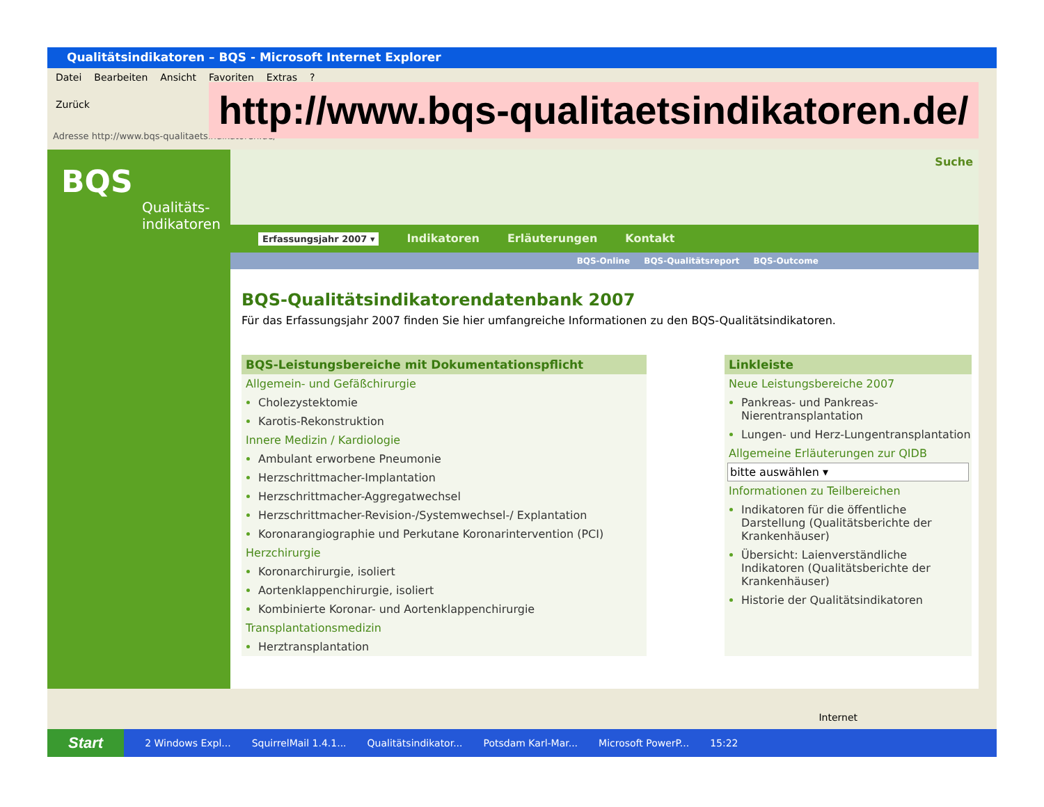Qualitätsindikatoren – BQS - Microsoft Internet Explorer
Datei Bearbeiten Ansicht Favoriten Extras?
Zurück
Adresse http://www.bqs-qualitaetsindikatoren.de/
BQS
Qualitäts-
indikatoren
Suche
Erfassungsjahr 2007 ▾ Indikatoren Erläuterungen Kontakt
BQS-Online BQS-Qualitätsreport BQS-Outcome
BQS-Qualitätsindikatorendatenbank 2007
Für das Erfassungsjahr 2007 finden Sie hier umfangreiche Informationen zu den BQS-Qualitätsindikatoren.
BQS-Leistungsbereiche mit Dokumentationspflicht
Allgemein- und Gefäßchirurgie
Cholezystektomie
Karotis-Rekonstruktion
Innere Medizin / Kardiologie
Ambulant erworbene Pneumonie
Herzschrittmacher-Implantation
Herzschrittmacher-Aggregatwechsel
Herzschrittmacher-Revision-/Systemwechsel-/ Explantation
Koronarangiographie und Perkutane Koronarintervention (PCI)
Herzchirurgie
Koronarchirurgie, isoliert
Aortenklappenchirurgie, isoliert
Kombinierte Koronar- und Aortenklappenchirurgie
Transplantationsmedizin
Herztransplantation
Linkleiste
Neue Leistungsbereiche 2007
Pankreas- und Pankreas-Nierentransplantation
Lungen- und Herz-Lungentransplantation
Allgemeine Erläuterungen zur QIDB
bitte auswählen ▾
Informationen zu Teilbereichen
Indikatoren für die öffentliche Darstellung (Qualitätsberichte der Krankenhäuser)
Übersicht: Laienverständliche Indikatoren (Qualitätsberichte der Krankenhäuser)
Historie der Qualitätsindikatoren
Internet
Start 2 Windows Expl... SquirrelMail 1.4.1... Qualitätsindikator... Potsdam Karl-Mar... Microsoft PowerP... 15:22
http://www.bqs-qualitaetsindikatoren.de/